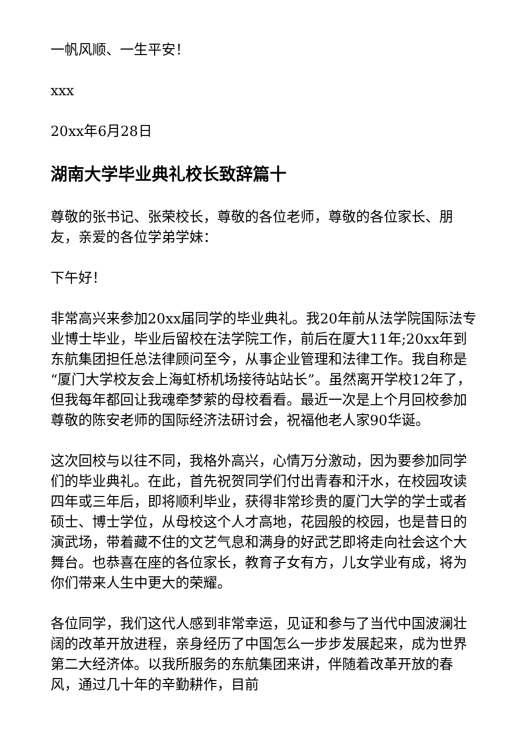一帆风顺、一生平安！
xxx
20xx年6月28日
湖南大学毕业典礼校长致辞篇十
尊敬的张书记、张荣校长，尊敬的各位老师，尊敬的各位家长、朋友，亲爱的各位学弟学妹：
下午好！
非常高兴来参加20xx届同学的毕业典礼。我20年前从法学院国际法专业博士毕业，毕业后留校在法学院工作，前后在厦大11年;20xx年到东航集团担任总法律顾问至今，从事企业管理和法律工作。我自称是“厦门大学校友会上海虹桥机场接待站站长”。虽然离开学校12年了，但我每年都回让我魂牵梦萦的母校看看。最近一次是上个月回校参加尊敬的陈安老师的国际经济法研讨会，祝福他老人家90华诞。
这次回校与以往不同，我格外高兴，心情万分激动，因为要参加同学们的毕业典礼。在此，首先祝贺同学们付出青春和汗水，在校园攻读四年或三年后，即将顺利毕业，获得非常珍贵的厦门大学的学士或者硕士、博士学位，从母校这个人才高地，花园般的校园，也是昔日的演武场，带着藏不住的文艺气息和满身的好武艺即将走向社会这个大舞台。也恭喜在座的各位家长，教育子女有方，儿女学业有成，将为你们带来人生中更大的荣耀。
各位同学，我们这代人感到非常幸运，见证和参与了当代中国波澜壮阔的改革开放进程，亲身经历了中国怎么一步步发展起来，成为世界第二大经济体。以我所服务的东航集团来讲，伴随着改革开放的春风，通过几十年的辛勤耕作，目前